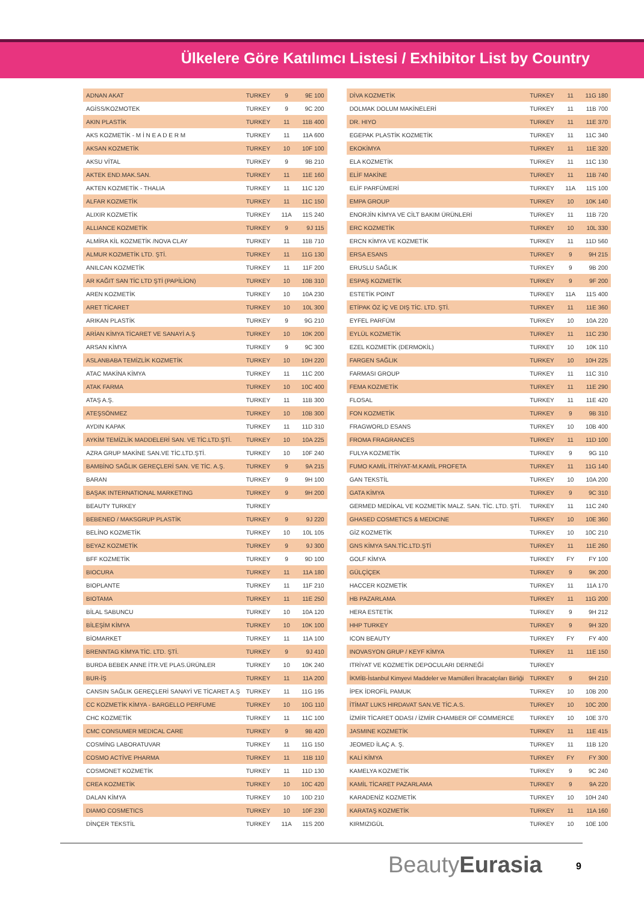Ülkelere Göre Katılımcı Listesi / Exhibitor List by Country
| ADNAN AKAT | TURKEY | 9 | 9E 100 |
| AGİSS/KOZMOTEK | TURKEY | 9 | 9C 200 |
| AKIN PLASTİK | TURKEY | 11 | 11B 400 |
| AKS KOZMETİK - M İ N E A D E R M | TURKEY | 11 | 11A 600 |
| AKSAN KOZMETİK | TURKEY | 10 | 10F 100 |
| AKSU VİTAL | TURKEY | 9 | 9B 210 |
| AKTEK END.MAK.SAN. | TURKEY | 11 | 11E 160 |
| AKTEN KOZMETİK - THALIA | TURKEY | 11 | 11C 120 |
| ALFAR KOZMETİK | TURKEY | 11 | 11C 150 |
| ALIXIR KOZMETİK | TURKEY | 11A | 11S 240 |
| ALLIANCE KOZMETİK | TURKEY | 9 | 9J 115 |
| ALMİRA KİL KOZMETİK /NOVA CLAY | TURKEY | 11 | 11B 710 |
| ALMUR KOZMETİK LTD. ŞTİ. | TURKEY | 11 | 11G 130 |
| ANILCAN KOZMETİK | TURKEY | 11 | 11F 200 |
| AR KAĞIT SAN TİC LTD ŞTİ (PAPİLİON) | TURKEY | 10 | 10B 310 |
| AREN KOZMETİK | TURKEY | 10 | 10A 230 |
| ARET TİCARET | TURKEY | 10 | 10L 300 |
| ARIKAN PLASTİK | TURKEY | 9 | 9G 210 |
| ARİAN KİMYA TİCARET VE SANAYİ A.Ş | TURKEY | 10 | 10K 200 |
| ARSAN KİMYA | TURKEY | 9 | 9C 300 |
| ASLANBABA TEMİZLİK KOZMETİK | TURKEY | 10 | 10H 220 |
| ATAC MAKİNA KİMYA | TURKEY | 11 | 11C 200 |
| ATAK FARMA | TURKEY | 10 | 10C 400 |
| ATAŞ A.Ş. | TURKEY | 11 | 11B 300 |
| ATEŞSÖNMEZ | TURKEY | 10 | 10B 300 |
| AYDIN KAPAK | TURKEY | 11 | 11D 310 |
| AYKİM TEMİZLİK MADDELERİ SAN. VE TİC.LTD.ŞTİ. | TURKEY | 10 | 10A 225 |
| AZRA GRUP MAKİNE SAN.VE TİC.LTD.ŞTİ. | TURKEY | 10 | 10F 240 |
| BAMBİNO SAĞLIK GEREÇLERİ SAN. VE TİC. A.Ş. | TURKEY | 9 | 9A 215 |
| BARAN | TURKEY | 9 | 9H 100 |
| BAŞAK INTERNATIONAL MARKETING | TURKEY | 9 | 9H 200 |
| BEAUTY TURKEY | TURKEY | | |
| BEBENEO / MAKSGRUP PLASTİK | TURKEY | 9 | 9J 220 |
| BELİNO KOZMETİK | TURKEY | 10 | 10L 105 |
| BEYAZ KOZMETİK | TURKEY | 9 | 9J 300 |
| BFF KOZMETİK | TURKEY | 9 | 9D 100 |
| BIOCURA | TURKEY | 11 | 11A 180 |
| BIOPLANTE | TURKEY | 11 | 11F 210 |
| BIOTAMA | TURKEY | 11 | 11E 250 |
| BİLAL SABUNCU | TURKEY | 10 | 10A 120 |
| BİLEŞİM KİMYA | TURKEY | 10 | 10K 100 |
| BİOMARKET | TURKEY | 11 | 11A 100 |
| BRENNTAG KİMYA TİC. LTD. ŞTİ. | TURKEY | 9 | 9J 410 |
| BURDA BEBEK ANNE İTR.VE PLAS.ÜRÜNLER | TURKEY | 10 | 10K 240 |
| BUR-İŞ | TURKEY | 11 | 11A 200 |
| CANSIN SAĞLIK GEREÇLERİ SANAYİ VE TİCARET A.Ş | TURKEY | 11 | 11G 195 |
| CC KOZMETİK KİMYA - BARGELLO PERFUME | TURKEY | 10 | 10G 110 |
| CHC KOZMETİK | TURKEY | 11 | 11C 100 |
| CMC CONSUMER MEDICAL CARE | TURKEY | 9 | 9B 420 |
| COSMİNG LABORATUVAR | TURKEY | 11 | 11G 150 |
| COSMO ACTİVE PHARMA | TURKEY | 11 | 11B 110 |
| COSMONET KOZMETİK | TURKEY | 11 | 11D 130 |
| CREA KOZMETİK | TURKEY | 10 | 10C 420 |
| DALAN KİMYA | TURKEY | 10 | 10D 210 |
| DIAMO COSMETICS | TURKEY | 10 | 10F 230 |
| DİNÇER TEKSTİL | TURKEY | 11A | 11S 200 |
| DİVA KOZMETİK | TURKEY | 11 | 11G 180 |
| DOLMAK DOLUM MAKİNELERİ | TURKEY | 11 | 11B 700 |
| DR. HIYO | TURKEY | 11 | 11E 370 |
| EGEPAK PLASTİK KOZMETİK | TURKEY | 11 | 11C 340 |
| EKOKİMYA | TURKEY | 11 | 11E 320 |
| ELA KOZMETİK | TURKEY | 11 | 11C 130 |
| ELİF MAKİNE | TURKEY | 11 | 11B 740 |
| ELİF PARFÜMERİ | TURKEY | 11A | 11S 100 |
| EMPA GROUP | TURKEY | 10 | 10K 140 |
| ENORJİN KİMYA VE CİLT BAKIM ÜRÜNLERİ | TURKEY | 11 | 11B 720 |
| ERC KOZMETİK | TURKEY | 10 | 10L 330 |
| ERCN KİMYA VE KOZMETİK | TURKEY | 11 | 11D 560 |
| ERSA ESANS | TURKEY | 9 | 9H 215 |
| ERUSLU SAĞLIK | TURKEY | 9 | 9B 200 |
| ESPAŞ KOZMETİK | TURKEY | 9 | 9F 200 |
| ESTETİK POINT | TURKEY | 11A | 11S 400 |
| ETİPAK ÖZ İÇ VE DIŞ TİC. LTD. ŞTİ. | TURKEY | 11 | 11E 360 |
| EYFEL PARFÜM | TURKEY | 10 | 10A 220 |
| EYLÜL KOZMETİK | TURKEY | 11 | 11C 230 |
| EZEL KOZMETİK (DERMOKİL) | TURKEY | 10 | 10K 110 |
| FARGEN SAĞLIK | TURKEY | 10 | 10H 225 |
| FARMASI GROUP | TURKEY | 11 | 11C 310 |
| FEMA KOZMETİK | TURKEY | 11 | 11E 290 |
| FLOSAL | TURKEY | 11 | 11E 420 |
| FON KOZMETİK | TURKEY | 9 | 9B 310 |
| FRAGWORLD ESANS | TURKEY | 10 | 10B 400 |
| FROMA FRAGRANCES | TURKEY | 11 | 11D 100 |
| FULYA KOZMETİK | TURKEY | 9 | 9G 110 |
| FUMO KAMİL İTRİYAT-M.KAMİL PROFETA | TURKEY | 11 | 11G 140 |
| GAN TEKSTİL | TURKEY | 10 | 10A 200 |
| GATA KİMYA | TURKEY | 9 | 9C 310 |
| GERMED MEDİKAL VE KOZMETİK MALZ. SAN. TİC. LTD. ŞTİ. | TURKEY | 11 | 11C 240 |
| GHASED COSMETICS & MEDICINE | TURKEY | 10 | 10E 360 |
| GİZ KOZMETİK | TURKEY | 10 | 10C 210 |
| GNS KİMYA SAN.TİC.LTD.ŞTİ | TURKEY | 11 | 11E 260 |
| GOLF KİMYA | TURKEY | FY | FY 100 |
| GÜLÇİÇEK | TURKEY | 9 | 9K 200 |
| HACCER KOZMETİK | TURKEY | 11 | 11A 170 |
| HB PAZARLAMA | TURKEY | 11 | 11G 200 |
| HERA ESTETİK | TURKEY | 9 | 9H 212 |
| HHP TURKEY | TURKEY | 9 | 9H 320 |
| ICON BEAUTY | TURKEY | FY | FY 400 |
| INOVASYON GRUP / KEYF KİMYA | TURKEY | 11 | 11E 150 |
| ITRİYAT VE KOZMETİK DEPOCULARI DERNEĞİ | TURKEY | | |
| İKMİB-İstanbul Kimyevi Maddeler ve Mamülleri İhracatçıları Birliği | TURKEY | 9 | 9H 210 |
| İPEK İDROFİL PAMUK | TURKEY | 10 | 10B 200 |
| İTİMAT LUKS HIRDAVAT SAN.VE TİC.A.S. | TURKEY | 10 | 10C 200 |
| İZMİR TİCARET ODASI / İZMİR CHAMBER OF COMMERCE | TURKEY | 10 | 10E 370 |
| JASMINE KOZMETİK | TURKEY | 11 | 11E 415 |
| JEOMED İLAÇ A. Ş. | TURKEY | 11 | 11B 120 |
| KALİ KİMYA | TURKEY | FY | FY 300 |
| KAMELYA KOZMETİK | TURKEY | 9 | 9C 240 |
| KAMİL TİCARET PAZARLAMA | TURKEY | 9 | 9A 220 |
| KARADENİZ KOZMETİK | TURKEY | 10 | 10H 240 |
| KARATAŞ KOZMETİK | TURKEY | 11 | 11A 160 |
| KIRMIZIGÜL | TURKEY | 10 | 10E 100 |
BeautyEurasia 9